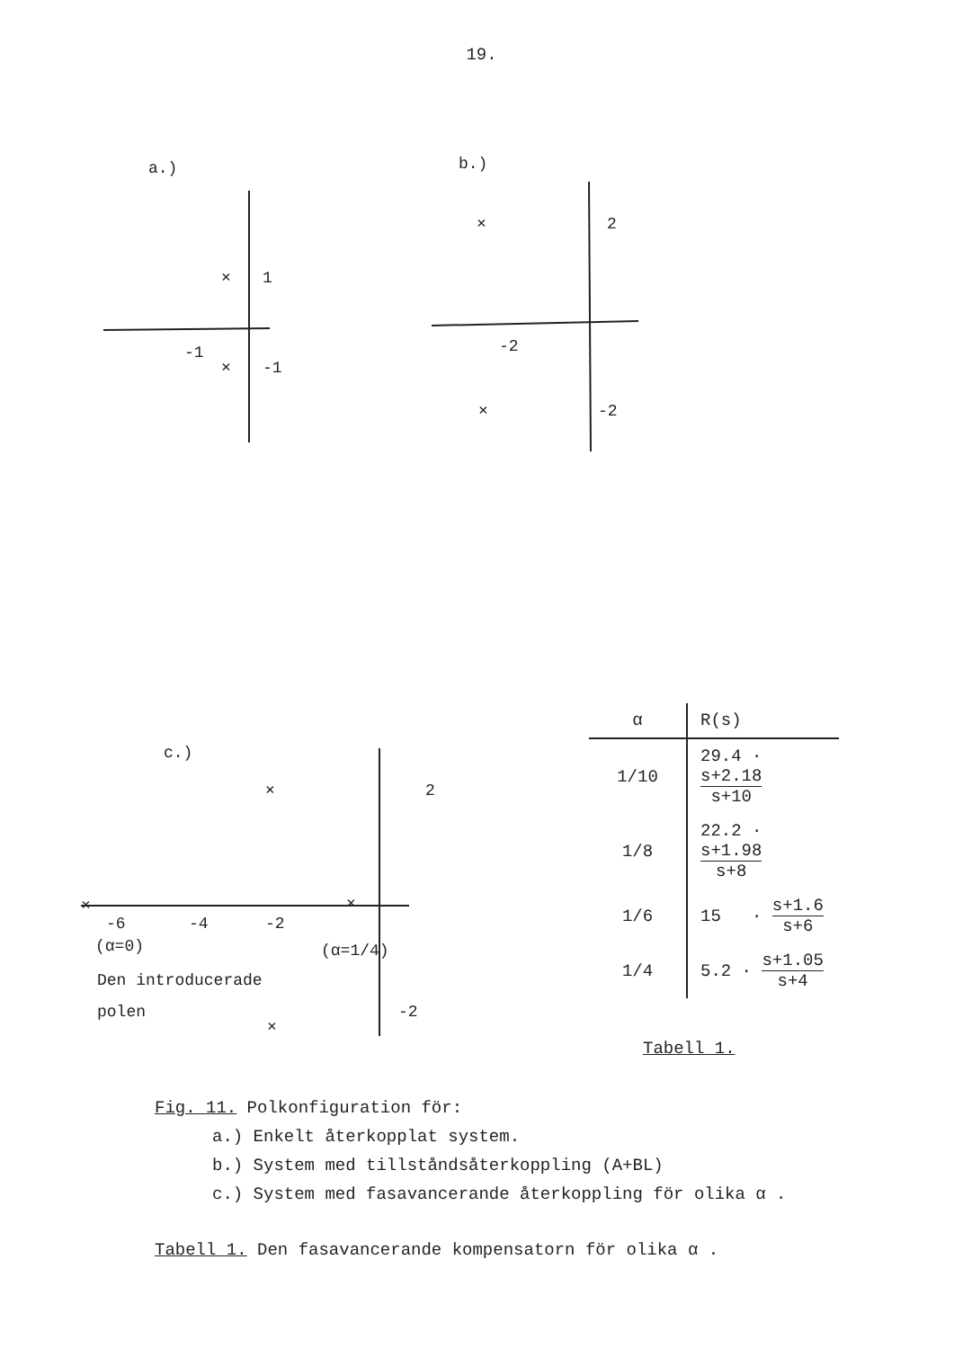19.
a.)
×
1
-1
×
-1
b.)
×
2
-2
×
-2
c.)
×
2
×
-6
-4
-2
×
(α=0)
(α=1/4)
Den introducerade
polen
-2
×
| α | R(s) |
| --- | --- |
| 1/10 | 29.4 · s+2.18 s+10 |
| 1/8 | 22.2 · s+1.98 s+8 |
| 1/6 | 15 · s+1.6 s+6 |
| 1/4 | 5.2 · s+1.05 s+4 |
Tabell 1.
Fig. 11. Polkonfiguration för:
a.) Enkelt återkopplat system.
b.) System med tillståndsåterkoppling (A+BL)
c.) System med fasavancerande återkoppling för olika α .
Tabell 1. Den fasavancerande kompensatorn för olika α .